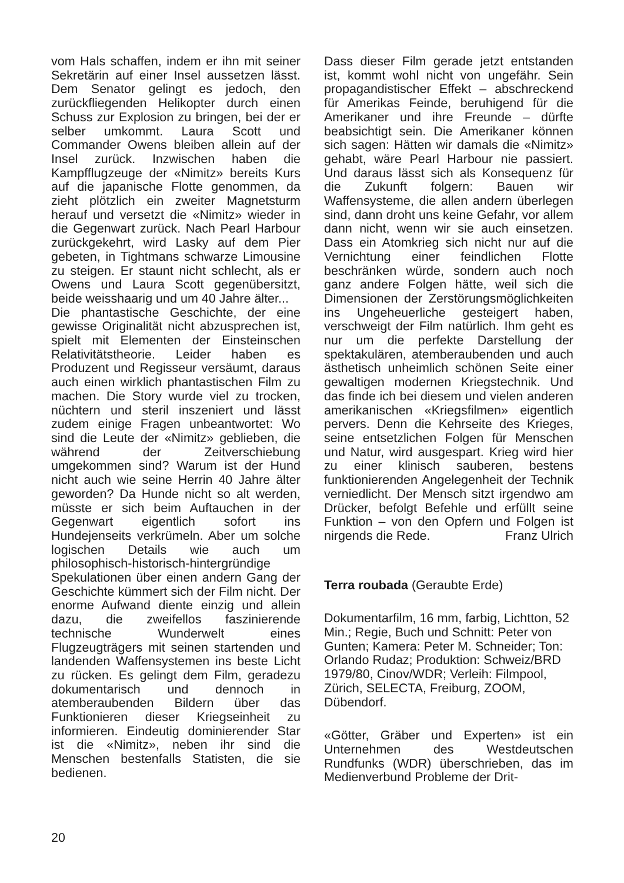vom Hals schaffen, indem er ihn mit seiner Sekretärin auf einer Insel aussetzen lässt. Dem Senator gelingt es jedoch, den zurückfliegenden Helikopter durch einen Schuss zur Explosion zu bringen, bei der er selber umkommt. Laura Scott und Commander Owens bleiben allein auf der Insel zurück. Inzwischen haben die Kampfflugzeuge der «Nimitz» bereits Kurs auf die japanische Flotte genommen, da zieht plötzlich ein zweiter Magnetsturm herauf und versetzt die «Nimitz» wieder in die Gegenwart zurück. Nach Pearl Harbour zurückgekehrt, wird Lasky auf dem Pier gebeten, in Tightmans schwarze Limousine zu steigen. Er staunt nicht schlecht, als er Owens und Laura Scott gegenübersitzt, beide weisshaarig und um 40 Jahre älter...
Die phantastische Geschichte, der eine gewisse Originalität nicht abzusprechen ist, spielt mit Elementen der Einsteinschen Relativitätstheorie. Leider haben es Produzent und Regisseur versäumt, daraus auch einen wirklich phantastischen Film zu machen. Die Story wurde viel zu trocken, nüchtern und steril inszeniert und lässt zudem einige Fragen unbeantwortet: Wo sind die Leute der «Nimitz» geblieben, die während der Zeitverschiebung umgekommen sind? Warum ist der Hund nicht auch wie seine Herrin 40 Jahre älter geworden? Da Hunde nicht so alt werden, müsste er sich beim Auftauchen in der Gegenwart eigentlich sofort ins Hundejenseits verkrümeln. Aber um solche logischen Details wie auch um philosophisch-historisch-hintergründige Spekulationen über einen andern Gang der Geschichte kümmert sich der Film nicht. Der enorme Aufwand diente einzig und allein dazu, die zweifellos faszinierende technische Wunderwelt eines Flugzeugträgers mit seinen startenden und landenden Waffensystemen ins beste Licht zu rücken. Es gelingt dem Film, geradezu dokumentarisch und dennoch in atemberaubenden Bildern über das Funktionieren dieser Kriegseinheit zu informieren. Eindeutig dominierender Star ist die «Nimitz», neben ihr sind die Menschen bestenfalls Statisten, die sie bedienen.
Dass dieser Film gerade jetzt entstanden ist, kommt wohl nicht von ungefähr. Sein propagandistischer Effekt – abschreckend für Amerikas Feinde, beruhigend für die Amerikaner und ihre Freunde – dürfte beabsichtigt sein. Die Amerikaner können sich sagen: Hätten wir damals die «Nimitz» gehabt, wäre Pearl Harbour nie passiert. Und daraus lässt sich als Konsequenz für die Zukunft folgern: Bauen wir Waffensysteme, die allen andern überlegen sind, dann droht uns keine Gefahr, vor allem dann nicht, wenn wir sie auch einsetzen. Dass ein Atomkrieg sich nicht nur auf die Vernichtung einer feindlichen Flotte beschränken würde, sondern auch noch ganz andere Folgen hätte, weil sich die Dimensionen der Zerstörungsmöglichkeiten ins Ungeheuerliche gesteigert haben, verschweigt der Film natürlich. Ihm geht es nur um die perfekte Darstellung der spektakulären, atemberaubenden und auch ästhetisch unheimlich schönen Seite einer gewaltigen modernen Kriegstechnik. Und das finde ich bei diesem und vielen anderen amerikanischen «Kriegsfilmen» eigentlich pervers. Denn die Kehrseite des Krieges, seine entsetzlichen Folgen für Menschen und Natur, wird ausgespart. Krieg wird hier zu einer klinisch sauberen, bestens funktionierenden Angelegenheit der Technik verniedlicht. Der Mensch sitzt irgendwo am Drücker, befolgt Befehle und erfüllt seine Funktion – von den Opfern und Folgen ist nirgends die Rede. Franz Ulrich
Terra roubada (Geraubte Erde)
Dokumentarfilm, 16 mm, farbig, Lichtton, 52 Min.; Regie, Buch und Schnitt: Peter von Gunten; Kamera: Peter M. Schneider; Ton: Orlando Rudaz; Produktion: Schweiz/BRD 1979/80, Cinov/WDR; Verleih: Filmpool, Zürich, SELECTA, Freiburg, ZOOM, Dübendorf.
«Götter, Gräber und Experten» ist ein Unternehmen des Westdeutschen Rundfunks (WDR) überschrieben, das im Medienverbund Probleme der Drit-
20